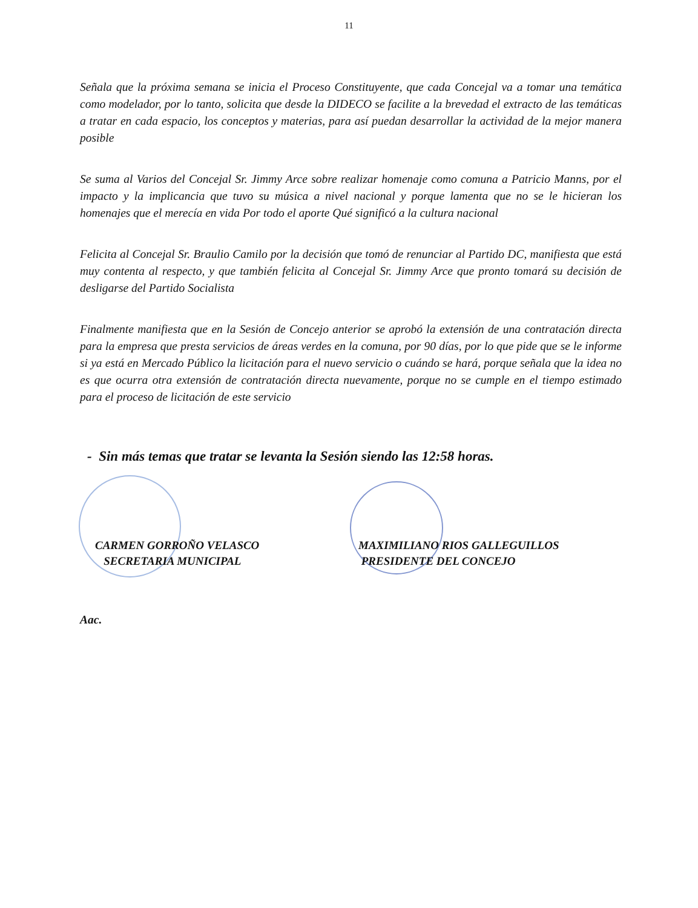11
Señala que la próxima semana se inicia el Proceso Constituyente, que cada Concejal va a tomar una temática como modelador, por lo tanto, solicita que desde la DIDECO se facilite a la brevedad el extracto de las temáticas a tratar en cada espacio, los conceptos y materias, para así puedan desarrollar la actividad de la mejor manera posible
Se suma al Varios del Concejal Sr. Jimmy Arce sobre realizar homenaje como comuna a Patricio Manns, por el impacto y la implicancia que tuvo su música a nivel nacional y porque lamenta que no se le hicieran los homenajes que el merecía en vida Por todo el aporte Qué significó a la cultura nacional
Felicita al Concejal Sr. Braulio Camilo por la decisión que tomó de renunciar al Partido DC, manifiesta que está muy contenta al respecto, y que también felicita al Concejal Sr. Jimmy Arce que pronto tomará su decisión de desligarse del Partido Socialista
Finalmente manifiesta que en la Sesión de Concejo anterior se aprobó la extensión de una contratación directa para la empresa que presta servicios de áreas verdes en la comuna, por 90 días, por lo que pide que se le informe si ya está en Mercado Público la licitación para el nuevo servicio o cuándo se hará, porque señala que la idea no es que ocurra otra extensión de contratación directa nuevamente, porque no se cumple en el tiempo estimado para el proceso de licitación de este servicio
- Sin más temas que tratar se levanta la Sesión siendo las 12:58 horas.
CARMEN GORROÑO VELASCO
SECRETARIA MUNICIPAL
MAXIMILIANO RIOS GALLEGUILLOS
PRESIDENTE DEL CONCEJO
Aac.